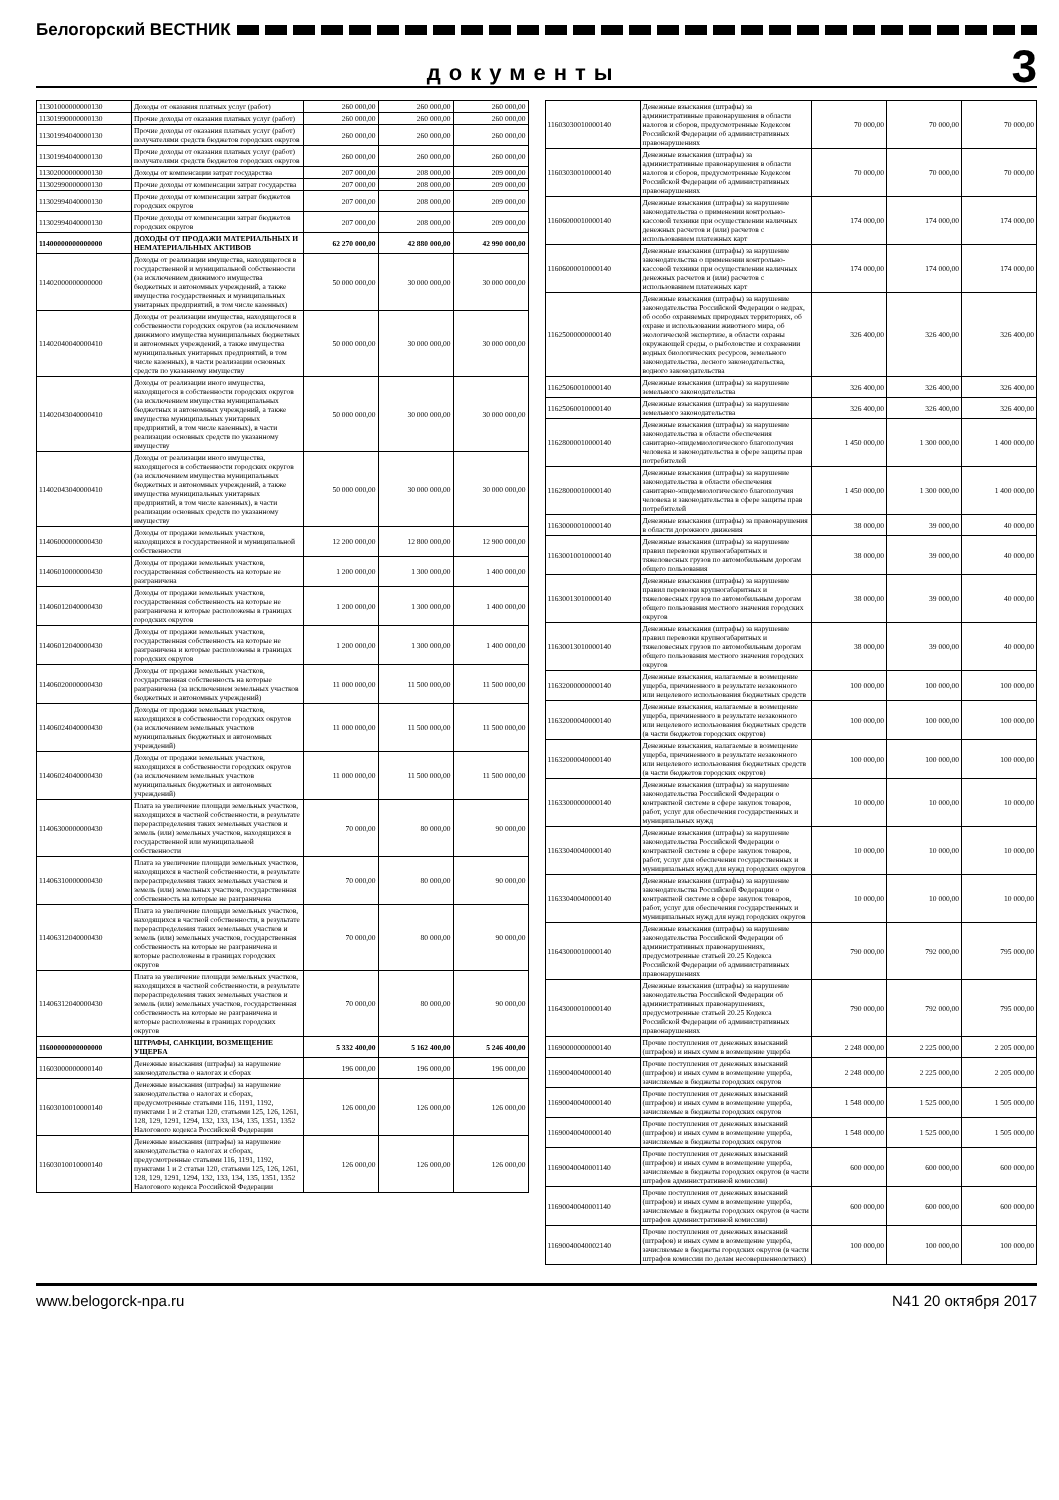Белогорский ВЕСТНИК
документы 3
| 11301000000000130 | Доходы от оказания платных услуг (работ) | 260 000,00 | 260 000,00 | 260 000,00 |
| 11301990000000130 | Прочие доходы от оказания платных услуг (работ) | 260 000,00 | 260 000,00 | 260 000,00 |
| 11301994040000130 | Прочие доходы от оказания платных услуг (работ) получателями средств бюджетов городских округов | 260 000,00 | 260 000,00 | 260 000,00 |
| 11301994040000130 | Прочие доходы от оказания платных услуг (работ) получателями средств бюджетов городских округов | 260 000,00 | 260 000,00 | 260 000,00 |
| 11302000000000130 | Доходы от компенсации затрат государства | 207 000,00 | 208 000,00 | 209 000,00 |
| 11302990000000130 | Прочие доходы от компенсации затрат государства | 207 000,00 | 208 000,00 | 209 000,00 |
| 11302994040000130 | Прочие доходы от компенсации затрат бюджетов городских округов | 207 000,00 | 208 000,00 | 209 000,00 |
| 11302994040000130 | Прочие доходы от компенсации затрат бюджетов городских округов | 207 000,00 | 208 000,00 | 209 000,00 |
| 11400000000000000 | ДОХОДЫ ОТ ПРОДАЖИ МАТЕРИАЛЬНЫХ И НЕМАТЕРИАЛЬНЫХ АКТИВОВ | 62 270 000,00 | 42 880 000,00 | 42 990 000,00 |
| 11402000000000000 | Доходы от реализации имущества, находящегося в государственной и муниципальной собственности (за исключением движимого имущества бюджетных и автономных учреждений, а также имущества государственных и муниципальных унитарных предприятий, в том числе казенных) | 50 000 000,00 | 30 000 000,00 | 30 000 000,00 |
| 11402040040000410 | Доходы от реализации имущества, находящегося в собственности городских округов (за исключением движимого имущества муниципальных бюджетных и автономных учреждений, а также имущества муниципальных унитарных предприятий, в том числе казенных), в части реализации основных средств по указанному имуществу | 50 000 000,00 | 30 000 000,00 | 30 000 000,00 |
| 11402043040000410 | Доходы от реализации иного имущества, находящегося в собственности городских округов (за исключением имущества муниципальных бюджетных и автономных учреждений, а также имущества муниципальных унитарных предприятий, в том числе казенных), в части реализации основных средств по указанному имуществу | 50 000 000,00 | 30 000 000,00 | 30 000 000,00 |
| 11402043040000410 | Доходы от реализации иного имущества, находящегося в собственности городских округов (за исключением имущества муниципальных бюджетных и автономных учреждений, а также имущества муниципальных унитарных предприятий, в том числе казенных), в части реализации основных средств по указанному имуществу | 50 000 000,00 | 30 000 000,00 | 30 000 000,00 |
| 11406000000000430 | Доходы от продажи земельных участков, находящихся в государственной и муниципальной собственности | 12 200 000,00 | 12 800 000,00 | 12 900 000,00 |
| 11406010000000430 | Доходы от продажи земельных участков, государственная собственность на которые не разграничена | 1 200 000,00 | 1 300 000,00 | 1 400 000,00 |
| 11406012040000430 | Доходы от продажи земельных участков, государственная собственность на которые не разграничена и которые расположены в границах городских округов | 1 200 000,00 | 1 300 000,00 | 1 400 000,00 |
| 11406012040000430 | Доходы от продажи земельных участков, государственная собственность на которые не разграничена и которые расположены в границах городских округов | 1 200 000,00 | 1 300 000,00 | 1 400 000,00 |
| 11406020000000430 | Доходы от продажи земельных участков, государственная собственность на которые разграничена (за исключением земельных участков бюджетных и автономных учреждений) | 11 000 000,00 | 11 500 000,00 | 11 500 000,00 |
| 11406024040000430 | Доходы от продажи земельных участков, находящихся в собственности городских округов (за исключением земельных участков муниципальных бюджетных и автономных учреждений) | 11 000 000,00 | 11 500 000,00 | 11 500 000,00 |
| 11406024040000430 | Доходы от продажи земельных участков, находящихся в собственности городских округов (за исключением земельных участков муниципальных бюджетных и автономных учреждений) | 11 000 000,00 | 11 500 000,00 | 11 500 000,00 |
| 11406300000000430 | Плата за увеличение площади земельных участков, находящихся в частной собственности, в результате перераспределения таких земельных участков и земель (или) земельных участков, находящихся в государственной или муниципальной собственности | 70 000,00 | 80 000,00 | 90 000,00 |
| 11406310000000430 | Плата за увеличение площади земельных участков, находящихся в частной собственности, в результате перераспределения таких земельных участков и земель (или) земельных участков, государственная собственность на которые не разграничена | 70 000,00 | 80 000,00 | 90 000,00 |
| 11406312040000430 | Плата за увеличение площади земельных участков, находящихся в частной собственности, в результате перераспределения таких земельных участков и земель (или) земельных участков, государственная собственность на которые не разграничена и которые расположены в границах городских округов | 70 000,00 | 80 000,00 | 90 000,00 |
| 11406312040000430 | Плата за увеличение площади земельных участков, находящихся в частной собственности, в результате перераспределения таких земельных участков и земель (или) земельных участков, государственная собственность на которые не разграничена и которые расположены в границах городских округов | 70 000,00 | 80 000,00 | 90 000,00 |
| 11600000000000000 | ШТРАФЫ, САНКЦИИ, ВОЗМЕЩЕНИЕ УЩЕРБА | 5 332 400,00 | 5 162 400,00 | 5 246 400,00 |
| 11603000000000140 | Денежные взыскания (штрафы) за нарушение законодательства о налогах и сборах | 196 000,00 | 196 000,00 | 196 000,00 |
| 11603010010000140 | Денежные взыскания (штрафы) за нарушение законодательства о налогах и сборах, предусмотренные статьями 116, 1191, 1192, пунктами 1 и 2 статьи 120, статьями 125, 126, 1261, 128, 129, 1291, 1294, 132, 133, 134, 135, 1351, 1352 Налогового кодекса Российской Федерации | 126 000,00 | 126 000,00 | 126 000,00 |
| 11603010010000140 | Денежные взыскания (штрафы) за нарушение законодательства о налогах и сборах, предусмотренные статьями 116, 1191, 1192, пунктами 1 и 2 статьи 120, статьями 125, 126, 1261, 128, 129, 1291, 1294, 132, 133, 134, 135, 1351, 1352 Налогового кодекса Российской Федерации | 126 000,00 | 126 000,00 | 126 000,00 |
| 11603030010000140 | Денежные взыскания (штрафы) за административные правонарушения в области налогов и сборов, предусмотренные Кодексом Российской Федерации об административных правонарушениях | 70 000,00 | 70 000,00 | 70 000,00 |
| 11603030010000140 | Денежные взыскания (штрафы) за административные правонарушения в области налогов и сборов, предусмотренные Кодексом Российской Федерации об административных правонарушениях | 70 000,00 | 70 000,00 | 70 000,00 |
| 11606000010000140 | Денежные взыскания (штрафы) за нарушение законодательства о применении контрольно-кассовой техники при осуществлении наличных денежных расчетов и (или) расчетов с использованием платежных карт | 174 000,00 | 174 000,00 | 174 000,00 |
| 11606000010000140 | Денежные взыскания (штрафы) за нарушение законодательства о применении контрольно-кассовой техники при осуществлении наличных денежных расчетов и (или) расчетов с использованием платежных карт | 174 000,00 | 174 000,00 | 174 000,00 |
| 11625000000000140 | Денежные взыскания (штрафы) за нарушение законодательства Российской Федерации о недрах, об особо охраняемых природных территориях, об охране и использовании животного мира, об экологической экспертизе, в области охраны окружающей среды, о рыболовстве и сохранении водных биологических ресурсов, земельного законодательства, лесного законодательства, водного законодательства | 326 400,00 | 326 400,00 | 326 400,00 |
| 11625060010000140 | Денежные взыскания (штрафы) за нарушение земельного законодательства | 326 400,00 | 326 400,00 | 326 400,00 |
| 11625060010000140 | Денежные взыскания (штрафы) за нарушение земельного законодательства | 326 400,00 | 326 400,00 | 326 400,00 |
| 11628000010000140 | Денежные взыскания (штрафы) за нарушение законодательства в области обеспечения санитарно-эпидемиологического благополучия человека и законодательства в сфере защиты прав потребителей | 1 450 000,00 | 1 300 000,00 | 1 400 000,00 |
| 11628000010000140 | Денежные взыскания (штрафы) за нарушение законодательства в области обеспечения санитарно-эпидемиологического благополучия человека и законодательства в сфере защиты прав потребителей | 1 450 000,00 | 1 300 000,00 | 1 400 000,00 |
| 11630000010000140 | Денежные взыскания (штрафы) за правонарушения в области дорожного движения | 38 000,00 | 39 000,00 | 40 000,00 |
| 11630010010000140 | Денежные взыскания (штрафы) за нарушение правил перевозки крупногабаритных и тяжеловесных грузов по автомобильным дорогам общего пользования | 38 000,00 | 39 000,00 | 40 000,00 |
| 11630013010000140 | Денежные взыскания (штрафы) за нарушение правил перевозки крупногабаритных и тяжеловесных грузов по автомобильным дорогам общего пользования местного значения городских округов | 38 000,00 | 39 000,00 | 40 000,00 |
| 11630013010000140 | Денежные взыскания (штрафы) за нарушение правил перевозки крупногабаритных и тяжеловесных грузов по автомобильным дорогам общего пользования местного значения городских округов | 38 000,00 | 39 000,00 | 40 000,00 |
| 11632000000000140 | Денежные взыскания, налагаемые в возмещение ущерба, причиненного в результате незаконного или нецелевого использования бюджетных средств | 100 000,00 | 100 000,00 | 100 000,00 |
| 11632000040000140 | Денежные взыскания, налагаемые в возмещение ущерба, причиненного в результате незаконного или нецелевого использования бюджетных средств (в части бюджетов городских округов) | 100 000,00 | 100 000,00 | 100 000,00 |
| 11632000040000140 | Денежные взыскания, налагаемые в возмещение ущерба, причиненного в результате незаконного или нецелевого использования бюджетных средств (в части бюджетов городских округов) | 100 000,00 | 100 000,00 | 100 000,00 |
| 11633000000000140 | Денежные взыскания (штрафы) за нарушение законодательства Российской Федерации о контрактной системе в сфере закупок товаров, работ, услуг для обеспечения государственных и муниципальных нужд | 10 000,00 | 10 000,00 | 10 000,00 |
| 11633040040000140 | Денежные взыскания (штрафы) за нарушение законодательства Российской Федерации о контрактной системе в сфере закупок товаров, работ, услуг для обеспечения государственных и муниципальных нужд для нужд городских округов | 10 000,00 | 10 000,00 | 10 000,00 |
| 11633040040000140 | Денежные взыскания (штрафы) за нарушение законодательства Российской Федерации о контрактной системе в сфере закупок товаров, работ, услуг для обеспечения государственных и муниципальных нужд для нужд городских округов | 10 000,00 | 10 000,00 | 10 000,00 |
| 11643000010000140 | Денежные взыскания (штрафы) за нарушение законодательства Российской Федерации об административных правонарушениях, предусмотренные статьей 20.25 Кодекса Российской Федерации об административных правонарушениях | 790 000,00 | 792 000,00 | 795 000,00 |
| 11643000010000140 | Денежные взыскания (штрафы) за нарушение законодательства Российской Федерации об административных правонарушениях, предусмотренные статьей 20.25 Кодекса Российской Федерации об административных правонарушениях | 790 000,00 | 792 000,00 | 795 000,00 |
| 11690000000000140 | Прочие поступления от денежных взысканий (штрафов) и иных сумм в возмещение ущерба | 2 248 000,00 | 2 225 000,00 | 2 205 000,00 |
| 11690040040000140 | Прочие поступления от денежных взысканий (штрафов) и иных сумм в возмещение ущерба, зачисляемые в бюджеты городских округов | 2 248 000,00 | 2 225 000,00 | 2 205 000,00 |
| 11690040040000140 | Прочие поступления от денежных взысканий (штрафов) и иных сумм в возмещение ущерба, зачисляемые в бюджеты городских округов | 1 548 000,00 | 1 525 000,00 | 1 505 000,00 |
| 11690040040000140 | Прочие поступления от денежных взысканий (штрафов) и иных сумм в возмещение ущерба, зачисляемые в бюджеты городских округов | 1 548 000,00 | 1 525 000,00 | 1 505 000,00 |
| 11690040040001140 | Прочие поступления от денежных взысканий (штрафов) и иных сумм в возмещение ущерба, зачисляемые в бюджеты городских округов (в части штрафов административной комиссии) | 600 000,00 | 600 000,00 | 600 000,00 |
| 11690040040001140 | Прочие поступления от денежных взысканий (штрафов) и иных сумм в возмещение ущерба, зачисляемые в бюджеты городских округов (в части штрафов административной комиссии) | 600 000,00 | 600 000,00 | 600 000,00 |
| 11690040040002140 | Прочие поступления от денежных взысканий (штрафов) и иных сумм в возмещение ущерба, зачисляемые в бюджеты городских округов (в части штрафов комиссии по делам несовершеннолетних) | 100 000,00 | 100 000,00 | 100 000,00 |
www.belogorck-npa.ru N41 20 октября 2017